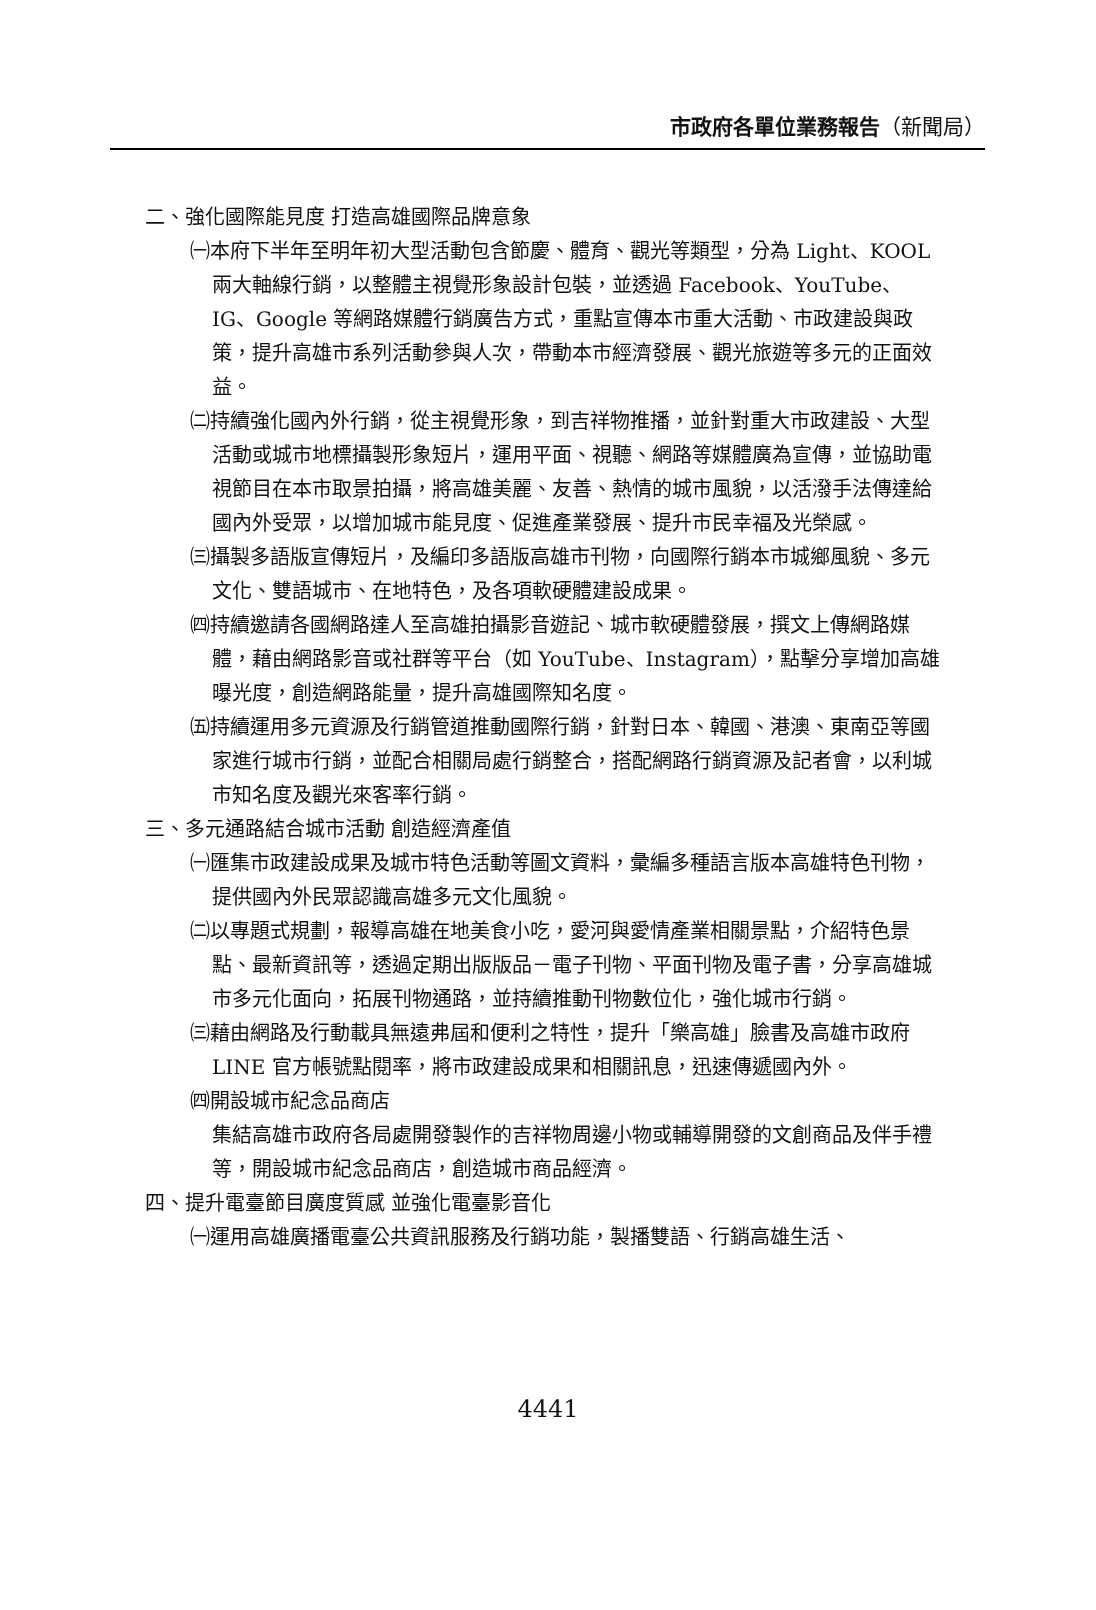市政府各單位業務報告（新聞局）
二、強化國際能見度 打造高雄國際品牌意象
㈠本府下半年至明年初大型活動包含節慶、體育、觀光等類型，分為 Light、KOOL 兩大軸線行銷，以整體主視覺形象設計包裝，並透過 Facebook、YouTube、IG、Google 等網路媒體行銷廣告方式，重點宣傳本市重大活動、市政建設與政策，提升高雄市系列活動參與人次，帶動本市經濟發展、觀光旅遊等多元的正面效益。
㈡持續強化國內外行銷，從主視覺形象，到吉祥物推播，並針對重大市政建設、大型活動或城市地標攝製形象短片，運用平面、視聽、網路等媒體廣為宣傳，並協助電視節目在本市取景拍攝，將高雄美麗、友善、熱情的城市風貌，以活潑手法傳達給國內外受眾，以增加城市能見度、促進產業發展、提升市民幸福及光榮感。
㈢攝製多語版宣傳短片，及編印多語版高雄市刊物，向國際行銷本市城鄉風貌、多元文化、雙語城市、在地特色，及各項軟硬體建設成果。
㈣持續邀請各國網路達人至高雄拍攝影音遊記、城市軟硬體發展，撰文上傳網路媒體，藉由網路影音或社群等平台（如 YouTube、Instagram），點擊分享增加高雄曝光度，創造網路能量，提升高雄國際知名度。
㈤持續運用多元資源及行銷管道推動國際行銷，針對日本、韓國、港澳、東南亞等國家進行城市行銷，並配合相關局處行銷整合，搭配網路行銷資源及記者會，以利城市知名度及觀光來客率行銷。
三、多元通路結合城市活動 創造經濟產值
㈠匯集市政建設成果及城市特色活動等圖文資料，彙編多種語言版本高雄特色刊物，提供國內外民眾認識高雄多元文化風貌。
㈡以專題式規劃，報導高雄在地美食小吃，愛河與愛情產業相關景點，介紹特色景點、最新資訊等，透過定期出版版品－電子刊物、平面刊物及電子書，分享高雄城市多元化面向，拓展刊物通路，並持續推動刊物數位化，強化城市行銷。
㈢藉由網路及行動載具無遠弗屆和便利之特性，提升「樂高雄」臉書及高雄市政府 LINE 官方帳號點閱率，將市政建設成果和相關訊息，迅速傳遞國內外。
㈣開設城市紀念品商店
集結高雄市政府各局處開發製作的吉祥物周邊小物或輔導開發的文創商品及伴手禮等，開設城市紀念品商店，創造城市商品經濟。
四、提升電臺節目廣度質感 並強化電臺影音化
㈠運用高雄廣播電臺公共資訊服務及行銷功能，製播雙語、行銷高雄生活、
4441